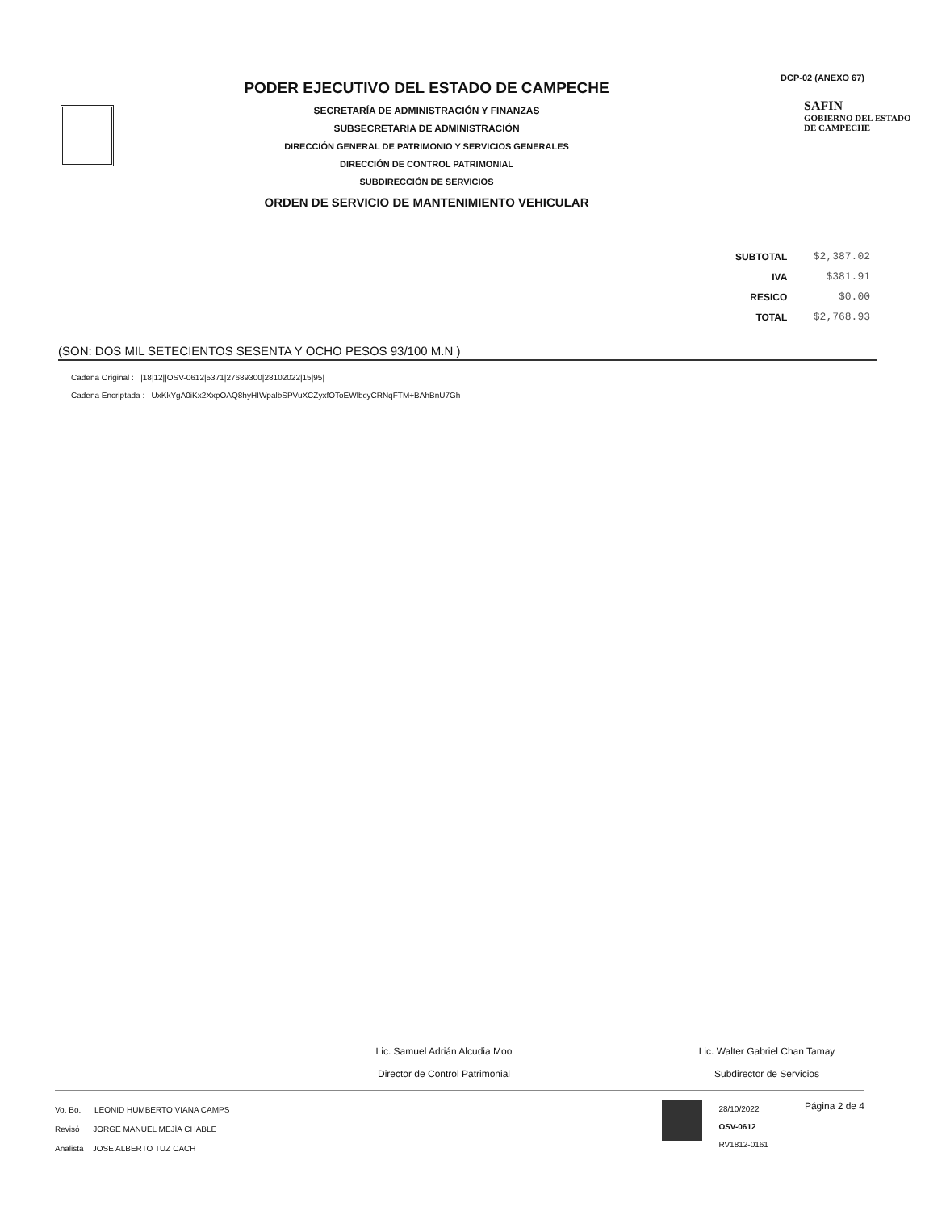PODER EJECUTIVO DEL ESTADO DE CAMPECHE
SECRETARÍA DE ADMINISTRACIÓN Y FINANZAS
SUBSECRETARIA DE ADMINISTRACIÓN
DIRECCIÓN GENERAL DE PATRIMONIO Y SERVICIOS GENERALES
DIRECCIÓN DE CONTROL PATRIMONIAL
SUBDIRECCIÓN DE SERVICIOS
ORDEN DE SERVICIO DE MANTENIMIENTO VEHICULAR
DCP-02 (ANEXO 67)
SAFIN
GOBIERNO DEL ESTADO
DE CAMPECHE
| SUBTOTAL | $2,387.02 |
| IVA | $381.91 |
| RESICO | $0.00 |
| TOTAL | $2,768.93 |
(SON: DOS MIL SETECIENTOS SESENTA Y OCHO PESOS 93/100 M.N )
Cadena Original : |18|12||OSV-0612|5371|27689300|28102022|15|95|
Cadena Encriptada : UxKkYgA0iKx2XxpOAQ8hyHIWpalbSPVuXCZyxfOToEWlbcyCRNqFTM+BAhBnU7Gh
Lic. Samuel Adrián Alcudia Moo
Director de Control Patrimonial
Lic. Walter Gabriel Chan Tamay
Subdirector de Servicios
Vo. Bo. LEONID HUMBERTO VIANA CAMPS
Revisó JORGE MANUEL MEJÍA CHABLE
Analista JOSE ALBERTO TUZ CACH
28/10/2022
OSV-0612
RV1812-0161
Página 2 de 4